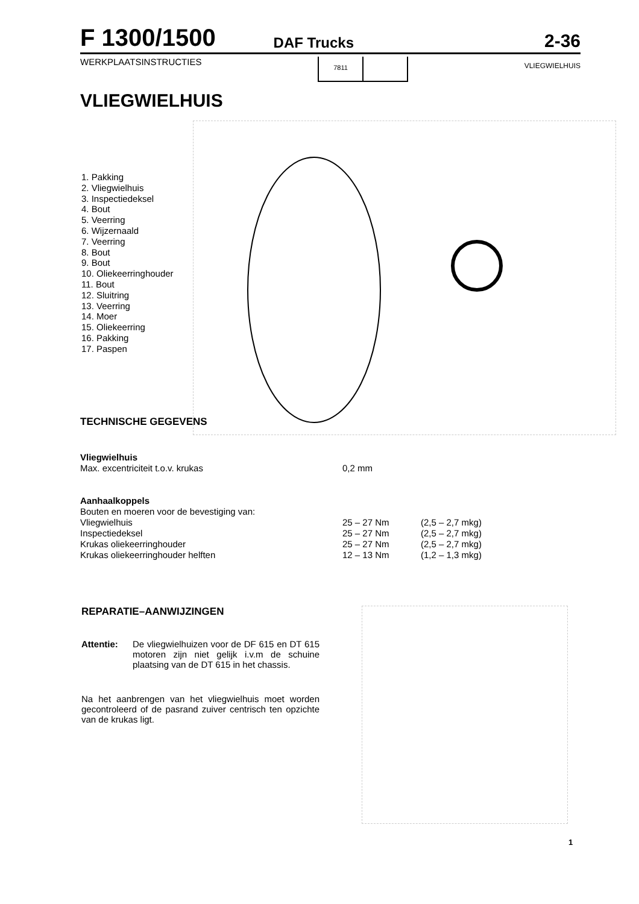F 1300/1500 DAF Trucks 2-36
WERKPLAATSINSTRUCTIES
7811
VLIEGWIELHUIS
VLIEGWIELHUIS
1. Pakking
2. Vliegwielhuis
3. Inspectiedeksel
4. Bout
5. Veerring
6. Wijzernaald
7. Veerring
8. Bout
9. Bout
10. Oliekeerringhouder
11. Bout
12. Sluitring
13. Veerring
14. Moer
15. Oliekeerring
16. Pakking
17. Paspen
TECHNISCHE GEGEVENS
| Vliegwielhuis | | |
| Max. excentriciteit t.o.v. krukas | 0,2 mm | |
| Aanhaalkoppels | | |
| Bouten en moeren voor de bevestiging van: | | |
| Vliegwielhuis | 25 – 27 Nm | (2,5 – 2,7 mkg) |
| Inspectiedeksel | 25 – 27 Nm | (2,5 – 2,7 mkg) |
| Krukas oliekeerringhouder | 25 – 27 Nm | (2,5 – 2,7 mkg) |
| Krukas oliekeerringhouder helften | 12 – 13 Nm | (1,2 – 1,3 mkg) |
REPARATIE–AANWIJZINGEN
Attentie: De vliegwielhuizen voor de DF 615 en DT 615 motoren zijn niet gelijk i.v.m de schuine plaatsing van de DT 615 in het chassis.
Na het aanbrengen van het vliegwielhuis moet worden gecontroleerd of de pasrand zuiver centrisch ten opzichte van de krukas ligt.
1